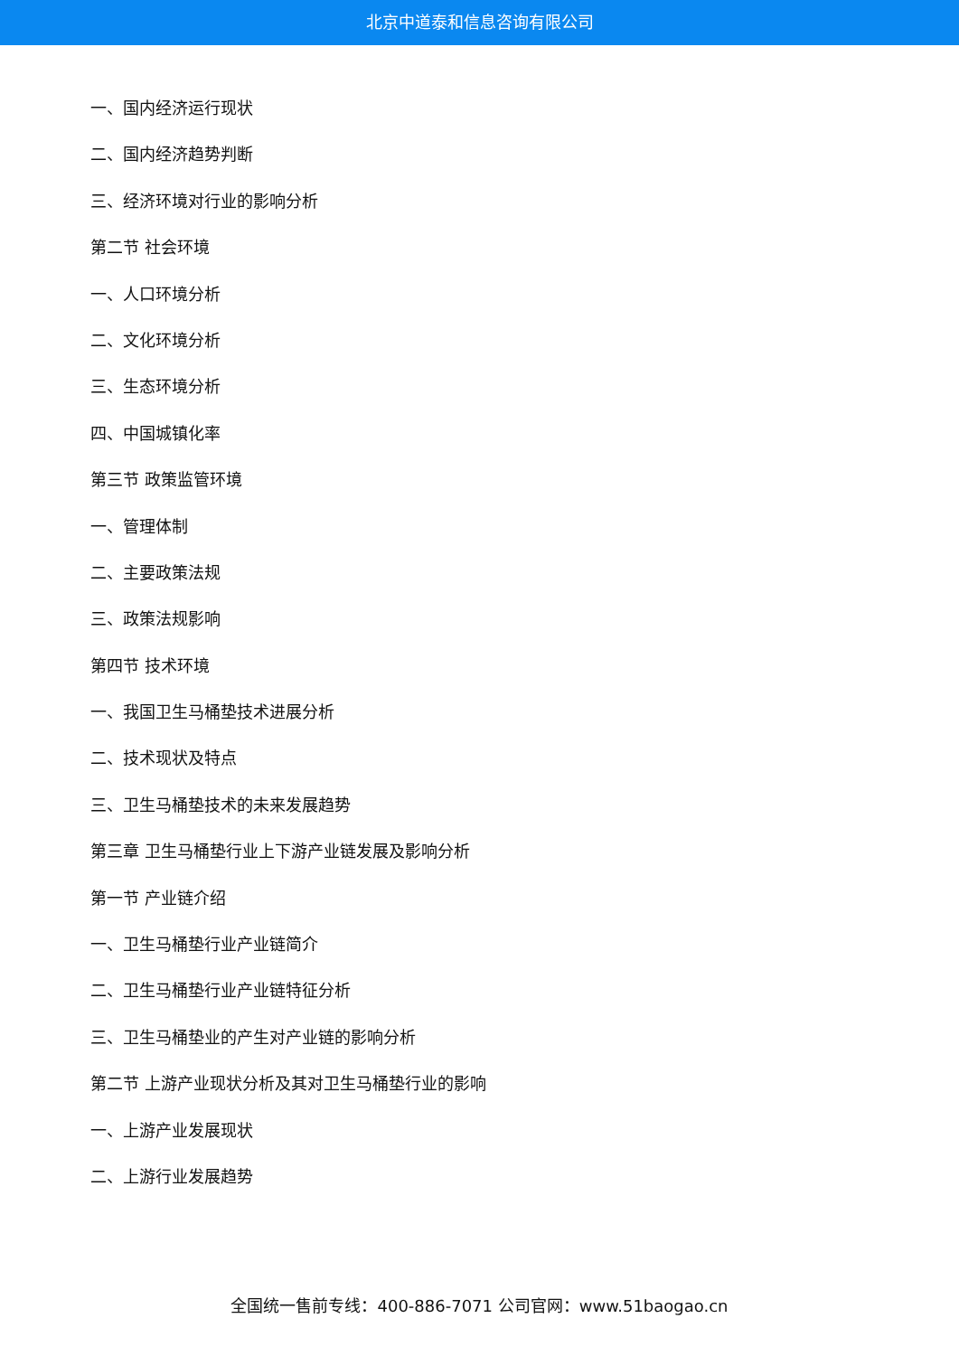北京中道泰和信息咨询有限公司
一、国内经济运行现状
二、国内经济趋势判断
三、经济环境对行业的影响分析
第二节 社会环境
一、人口环境分析
二、文化环境分析
三、生态环境分析
四、中国城镇化率
第三节 政策监管环境
一、管理体制
二、主要政策法规
三、政策法规影响
第四节 技术环境
一、我国卫生马桶垫技术进展分析
二、技术现状及特点
三、卫生马桶垫技术的未来发展趋势
第三章 卫生马桶垫行业上下游产业链发展及影响分析
第一节 产业链介绍
一、卫生马桶垫行业产业链简介
二、卫生马桶垫行业产业链特征分析
三、卫生马桶垫业的产生对产业链的影响分析
第二节 上游产业现状分析及其对卫生马桶垫行业的影响
一、上游产业发展现状
二、上游行业发展趋势
全国统一售前专线：400-886-7071 公司官网：www.51baogao.cn